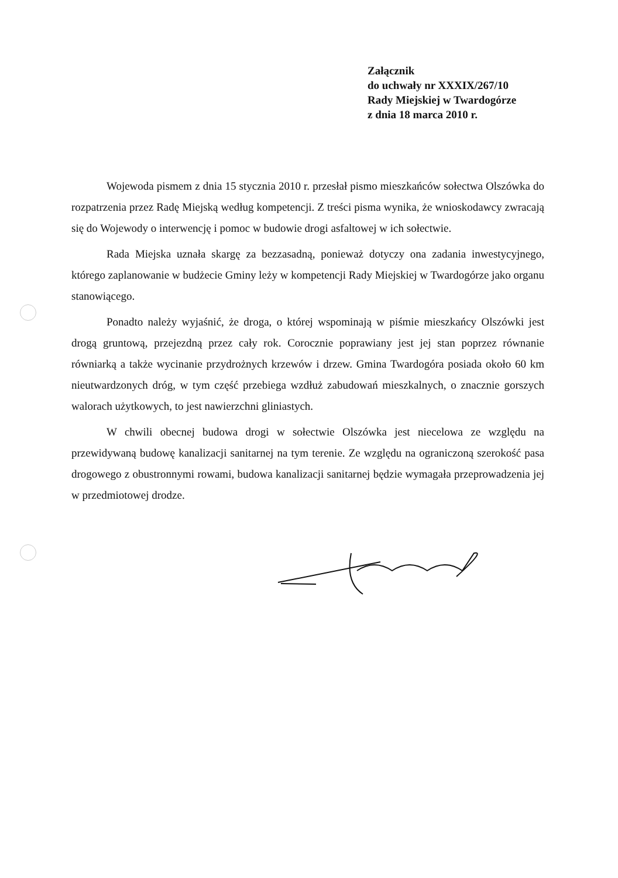Załącznik
do uchwały nr XXXIX/267/10
Rady Miejskiej w Twardogórze
z dnia 18 marca 2010 r.
Wojewoda pismem z dnia 15 stycznia 2010 r. przesłał pismo mieszkańców sołectwa Olszówka do rozpatrzenia przez Radę Miejską według kompetencji. Z treści pisma wynika, że wnioskodawcy zwracają się do Wojewody o interwencję i pomoc w budowie drogi asfaltowej w ich sołectwie.
Rada Miejska uznała skargę za bezzasadną, ponieważ dotyczy ona zadania inwestycyjnego, którego zaplanowanie w budżecie Gminy leży w kompetencji Rady Miejskiej w Twardogórze jako organu stanowiącego.
Ponadto należy wyjaśnić, że droga, o której wspominają w piśmie mieszkańcy Olszówki jest drogą gruntową, przejezdną przez cały rok. Corocznie poprawiany jest jej stan poprzez równanie równiarką a także wycinanie przydrożnych krzewów i drzew. Gmina Twardogóra posiada około 60 km nieutwardzonych dróg, w tym część przebiega wzdłuż zabudowań mieszkalnych, o znacznie gorszych walorach użytkowych, to jest nawierzchni gliniastych.
W chwili obecnej budowa drogi w sołectwie Olszówka jest niecelowa ze względu na przewidywaną budowę kanalizacji sanitarnej na tym terenie. Ze względu na ograniczoną szerokość pasa drogowego z obustronnymi rowami, budowa kanalizacji sanitarnej będzie wymagała przeprowadzenia jej w przedmiotowej drodze.